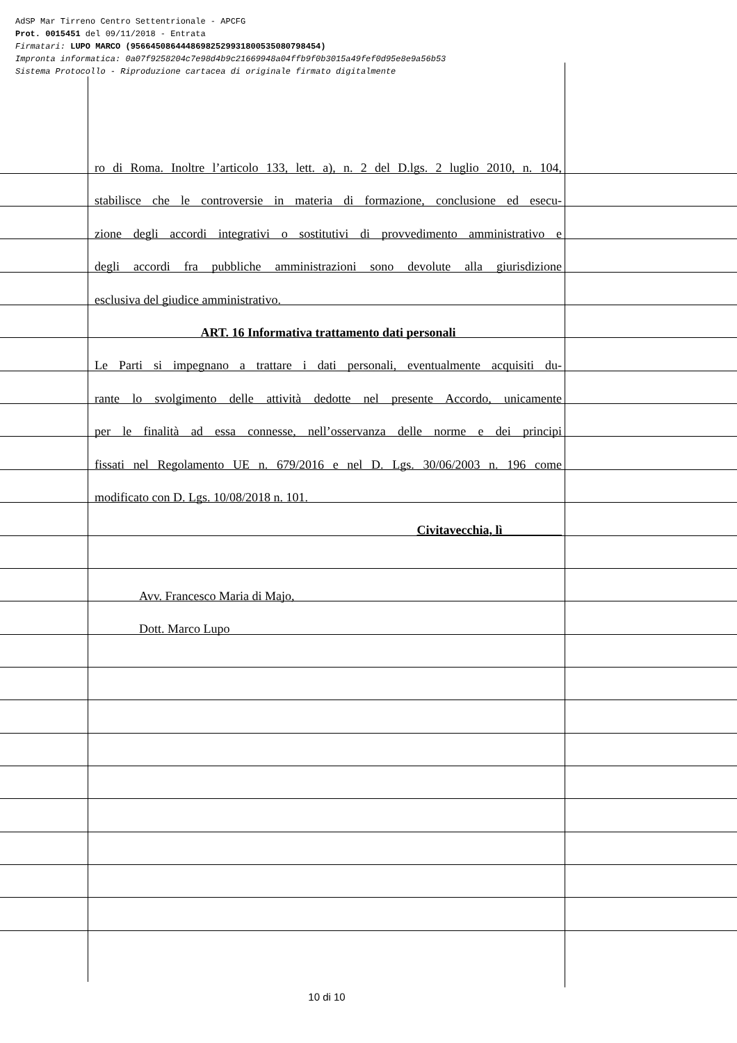AdSP Mar Tirreno Centro Settentrionale - APCFG
Prot. 0015451 del 09/11/2018 - Entrata
Firmatari: LUPO MARCO (95664508644486982529931800535080798454)
Impronta informatica: 0a07f9258204c7e98d4b9c21669948a04ffb9f0b3015a49fef0d95e8e9a56b53
Sistema Protocollo - Riproduzione cartacea di originale firmato digitalmente
ro di Roma. Inoltre l’articolo 133, lett. a), n. 2 del D.lgs. 2 luglio 2010, n. 104,
stabilisce che le controversie in materia di formazione, conclusione ed esecu-
zione degli accordi integrativi o sostitutivi di provvedimento amministrativo e
degli accordi fra pubbliche amministrazioni sono devolute alla giurisdizione
esclusiva del giudice amministrativo.
ART. 16 Informativa trattamento dati personali
Le Parti si impegnano a trattare i dati personali, eventualmente acquisiti du-
rante lo svolgimento delle attività dedotte nel presente Accordo, unicamente
per le finalità ad essa connesse, nell’osservanza delle norme e dei principi
fissati nel Regolamento UE n. 679/2016 e nel D. Lgs. 30/06/2003 n. 196 come
modificato con D. Lgs. 10/08/2018 n. 101.
Civitavecchia, lì _________
Avv. Francesco Maria di Majo,
Dott. Marco Lupo
10 di 10